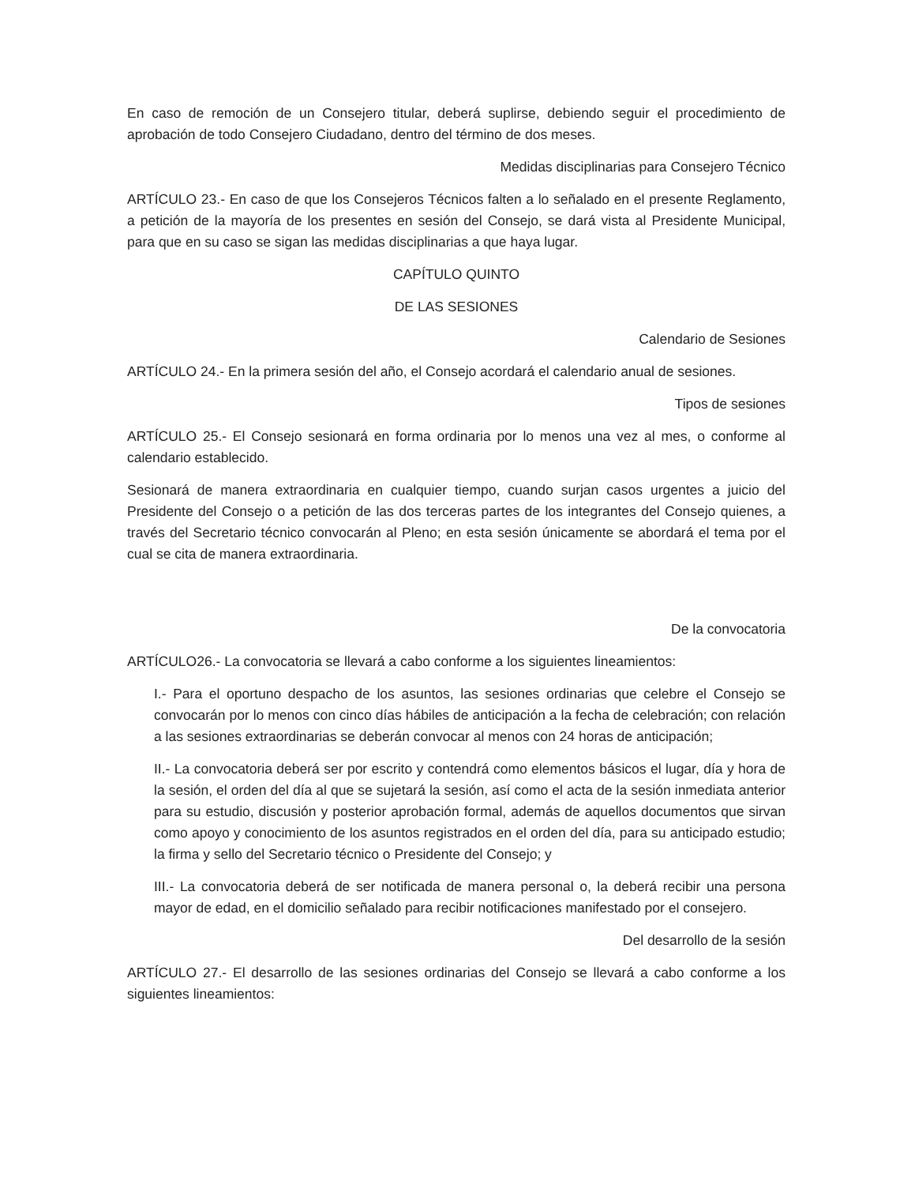En caso de remoción de un Consejero titular, deberá suplirse, debiendo seguir el procedimiento de aprobación de todo Consejero Ciudadano, dentro del término de dos meses.
Medidas disciplinarias para Consejero Técnico
ARTÍCULO 23.- En caso de que los Consejeros Técnicos falten a lo señalado en el presente Reglamento, a petición de la mayoría de los presentes en sesión del Consejo, se dará vista al Presidente Municipal, para que en su caso se sigan las medidas disciplinarias a que haya lugar.
CAPÍTULO QUINTO
DE LAS SESIONES
Calendario de Sesiones
ARTÍCULO 24.- En la primera sesión del año, el Consejo acordará el calendario anual de sesiones.
Tipos de sesiones
ARTÍCULO 25.- El Consejo sesionará en forma ordinaria por lo menos una vez al mes, o conforme al calendario establecido.
Sesionará de manera extraordinaria en cualquier tiempo, cuando surjan casos urgentes a juicio del Presidente del Consejo o a petición de las dos terceras partes de los integrantes del Consejo quienes, a través del Secretario técnico convocarán al Pleno; en esta sesión únicamente se abordará el tema por el cual se cita de manera extraordinaria.
De la convocatoria
ARTÍCULO26.- La convocatoria se llevará a cabo conforme a los siguientes lineamientos:
I.- Para el oportuno despacho de los asuntos, las sesiones ordinarias que celebre el Consejo se convocarán por lo menos con cinco días hábiles de anticipación a la fecha de celebración; con relación a las sesiones extraordinarias se deberán convocar al menos con 24 horas de anticipación;
II.- La convocatoria deberá ser por escrito y contendrá como elementos básicos el lugar, día y hora de la sesión, el orden del día al que se sujetará la sesión, así como el acta de la sesión inmediata anterior para su estudio, discusión y posterior aprobación formal, además de aquellos documentos que sirvan como apoyo y conocimiento de los asuntos registrados en el orden del día, para su anticipado estudio; la firma y sello del Secretario técnico o Presidente del Consejo; y
III.- La convocatoria deberá de ser notificada de manera personal o, la deberá recibir una persona mayor de edad, en el domicilio señalado para recibir notificaciones manifestado por el consejero.
Del desarrollo de la sesión
ARTÍCULO 27.- El desarrollo de las sesiones ordinarias del Consejo se llevará a cabo conforme a los siguientes lineamientos: